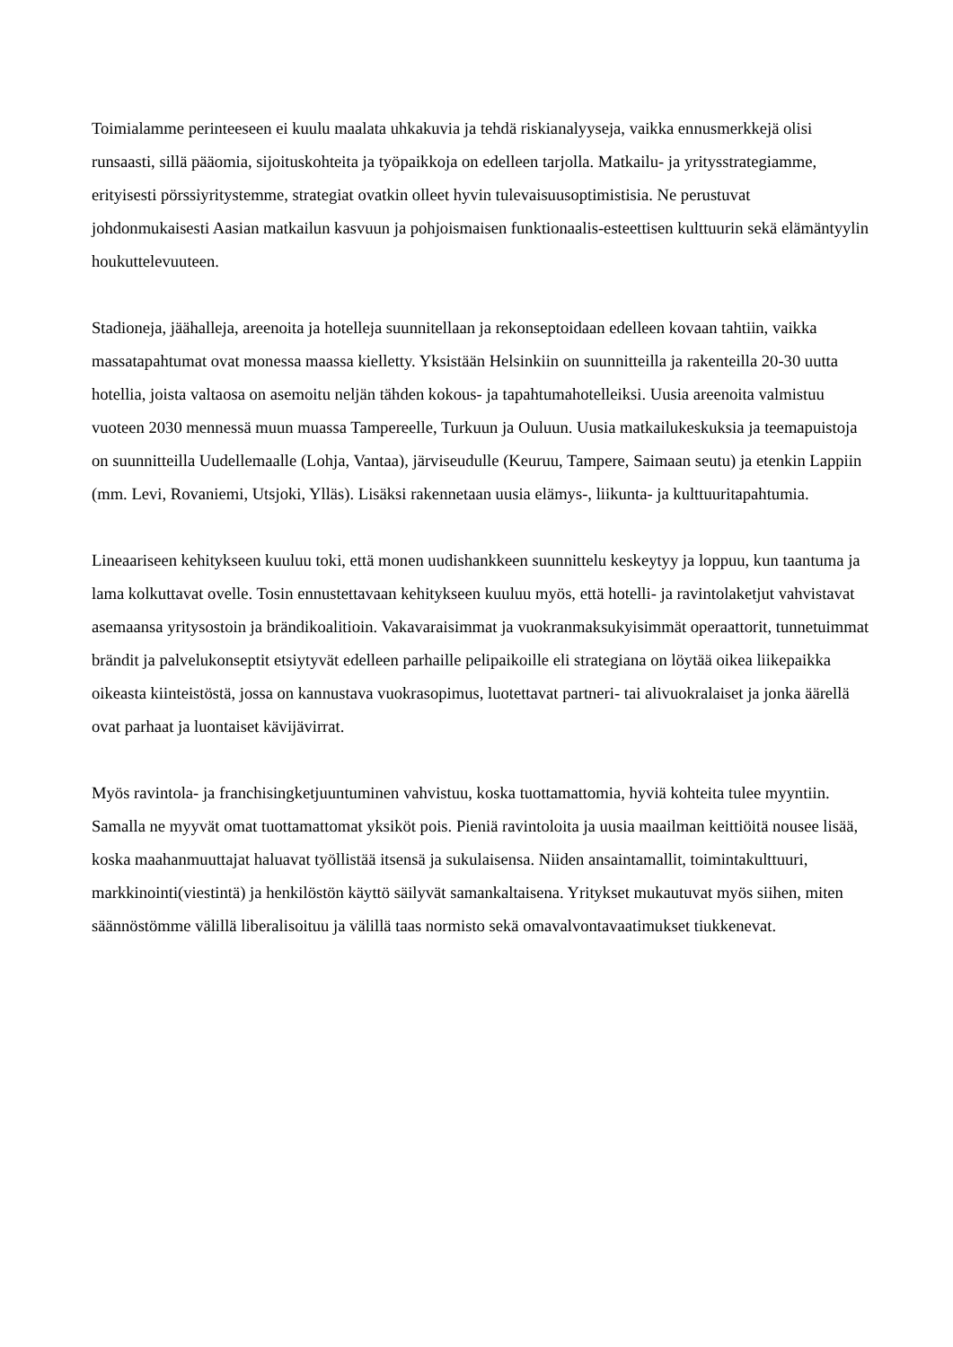Toimialamme perinteeseen ei kuulu maalata uhkakuvia ja tehdä riskianalyyseja, vaikka ennusmerkkejä olisi runsaasti, sillä pääomia, sijoituskohteita ja työpaikkoja on edelleen tarjolla. Matkailu- ja yritysstrategiamme, erityisesti pörssiyritystemme, strategiat ovatkin olleet hyvin tulevaisuusoptimistisia. Ne perustuvat johdonmukaisesti Aasian matkailun kasvuun ja pohjoismaisen funktionaalis-esteettisen kulttuurin sekä elämäntyylin houkuttelevuuteen.
Stadioneja, jäähalleja, areenoita ja hotelleja suunnitellaan ja rekonseptoidaan edelleen kovaan tahtiin, vaikka massatapahtumat ovat monessa maassa kielletty. Yksistään Helsinkiin on suunnitteilla ja rakenteilla 20-30 uutta hotellia, joista valtaosa on asemoitu neljän tähden kokous- ja tapahtumahotelleiksi. Uusia areenoita valmistuu vuoteen 2030 mennessä muun muassa Tampereelle, Turkuun ja Ouluun. Uusia matkailukeskuksia ja teemapuistoja on suunnitteilla Uudellemaalle (Lohja, Vantaa), järviseudulle (Keuruu, Tampere, Saimaan seutu) ja etenkin Lappiin (mm. Levi, Rovaniemi, Utsjoki, Ylläs). Lisäksi rakennetaan uusia elämys-, liikunta- ja kulttuuritapahtumia.
Lineaariseen kehitykseen kuuluu toki, että monen uudishankkeen suunnittelu keskeytyy ja loppuu, kun taantuma ja lama kolkuttavat ovelle. Tosin ennustettavaan kehitykseen kuuluu myös, että hotelli- ja ravintolaketjut vahvistavat asemaansa yritysostoin ja brändikoalitioin. Vakavaraisimmat ja vuokranmaksukyisimmät operaattorit, tunnetuimmat brändit ja palvelukonseptit etsiytyvät edelleen parhaille pelipaikoille eli strategiana on löytää oikea liikepaikka oikeasta kiinteistöstä, jossa on kannustava vuokrasopimus, luotettavat partneri- tai alivuokralaiset ja jonka äärellä ovat parhaat ja luontaiset kävijävirrat.
Myös ravintola- ja franchisingketjuuntuminen vahvistuu, koska tuottamattomia, hyviä kohteita tulee myyntiin. Samalla ne myyvät omat tuottamattomat yksiköt pois. Pieniä ravintoloita ja uusia maailman keittiöitä nousee lisää, koska maahanmuuttajat haluavat työllistää itsensä ja sukulaisensa. Niiden ansaintamallit, toimintakulttuuri, markkinointi(viestintä) ja henkilöstön käyttö säilyvät samankaltaisena. Yritykset mukautuvat myös siihen, miten säännöstömme välillä liberalisoituu ja välillä taas normisto sekä omavalvontavaatimukset tiukkenevat.